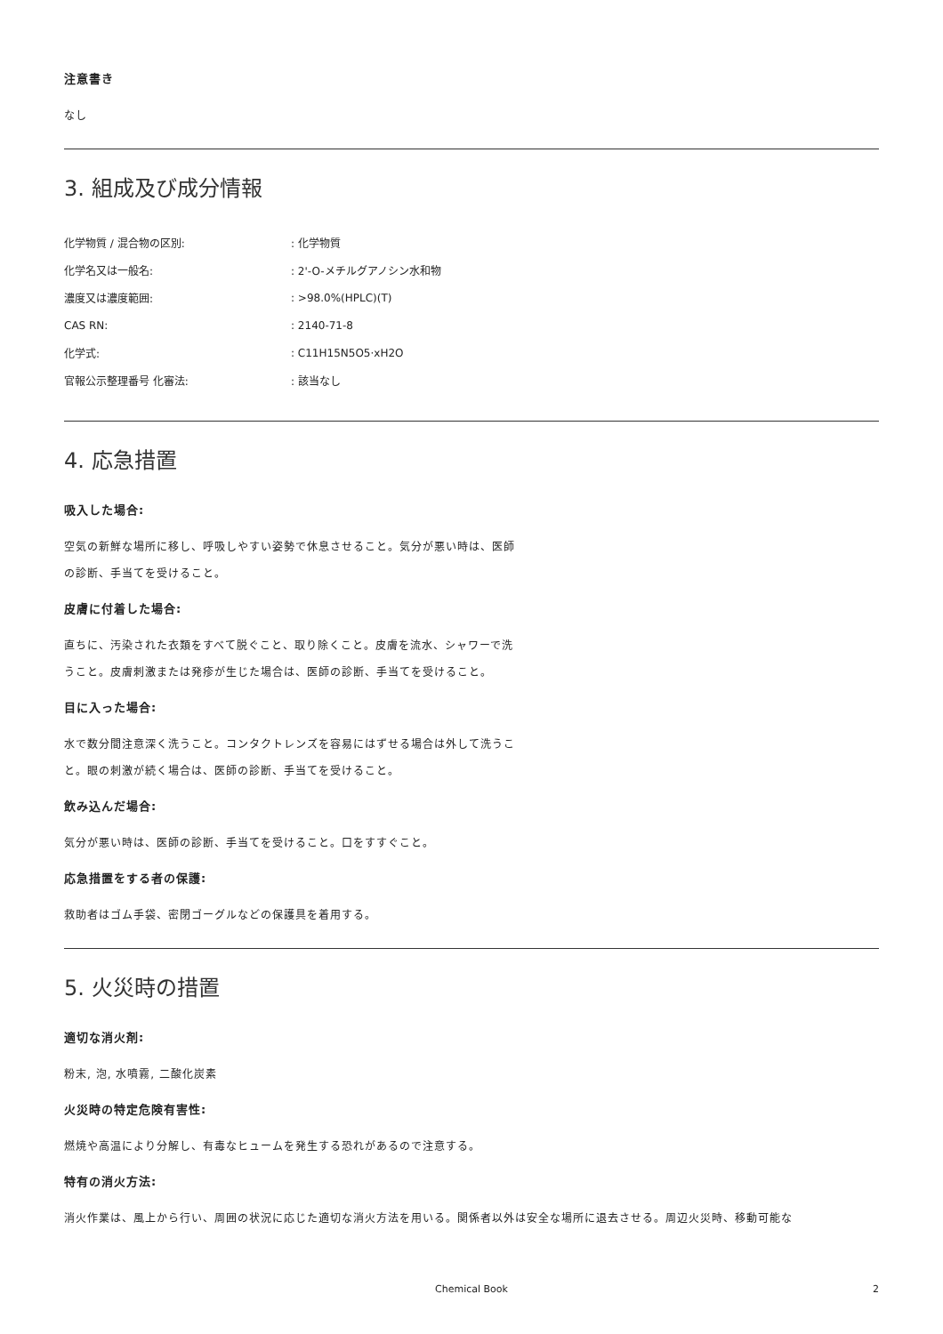注意書き
なし
3. 組成及び成分情報
| 化学物質 / 混合物の区別: | : 化学物質 |
| 化学名又は一般名: | : 2'-O-メチルグアノシン水和物 |
| 濃度又は濃度範囲: | : >98.0%(HPLC)(T) |
| CAS RN: | : 2140-71-8 |
| 化学式: | : C11H15N5O5·xH2O |
| 官報公示整理番号 化審法: | : 該当なし |
4. 応急措置
吸入した場合:
空気の新鮮な場所に移し、呼吸しやすい姿勢で休息させること。気分が悪い時は、医師の診断、手当てを受けること。
皮膚に付着した場合:
直ちに、汚染された衣類をすべて脱ぐこと、取り除くこと。皮膚を流水、シャワーで洗うこと。皮膚刺激または発疹が生じた場合は、医師の診断、手当てを受けること。
目に入った場合:
水で数分間注意深く洗うこと。コンタクトレンズを容易にはずせる場合は外して洗うこと。眼の刺激が続く場合は、医師の診断、手当てを受けること。
飲み込んだ場合:
気分が悪い時は、医師の診断、手当てを受けること。口をすすぐこと。
応急措置をする者の保護:
救助者はゴム手袋、密閉ゴーグルなどの保護具を着用する。
5. 火災時の措置
適切な消火剤:
粉末, 泡, 水噴霧, 二酸化炭素
火災時の特定危険有害性:
燃焼や高温により分解し、有毒なヒュームを発生する恐れがあるので注意する。
特有の消火方法:
消火作業は、風上から行い、周囲の状況に応じた適切な消火方法を用いる。関係者以外は安全な場所に退去させる。周辺火災時、移動可能な
Chemical Book 2